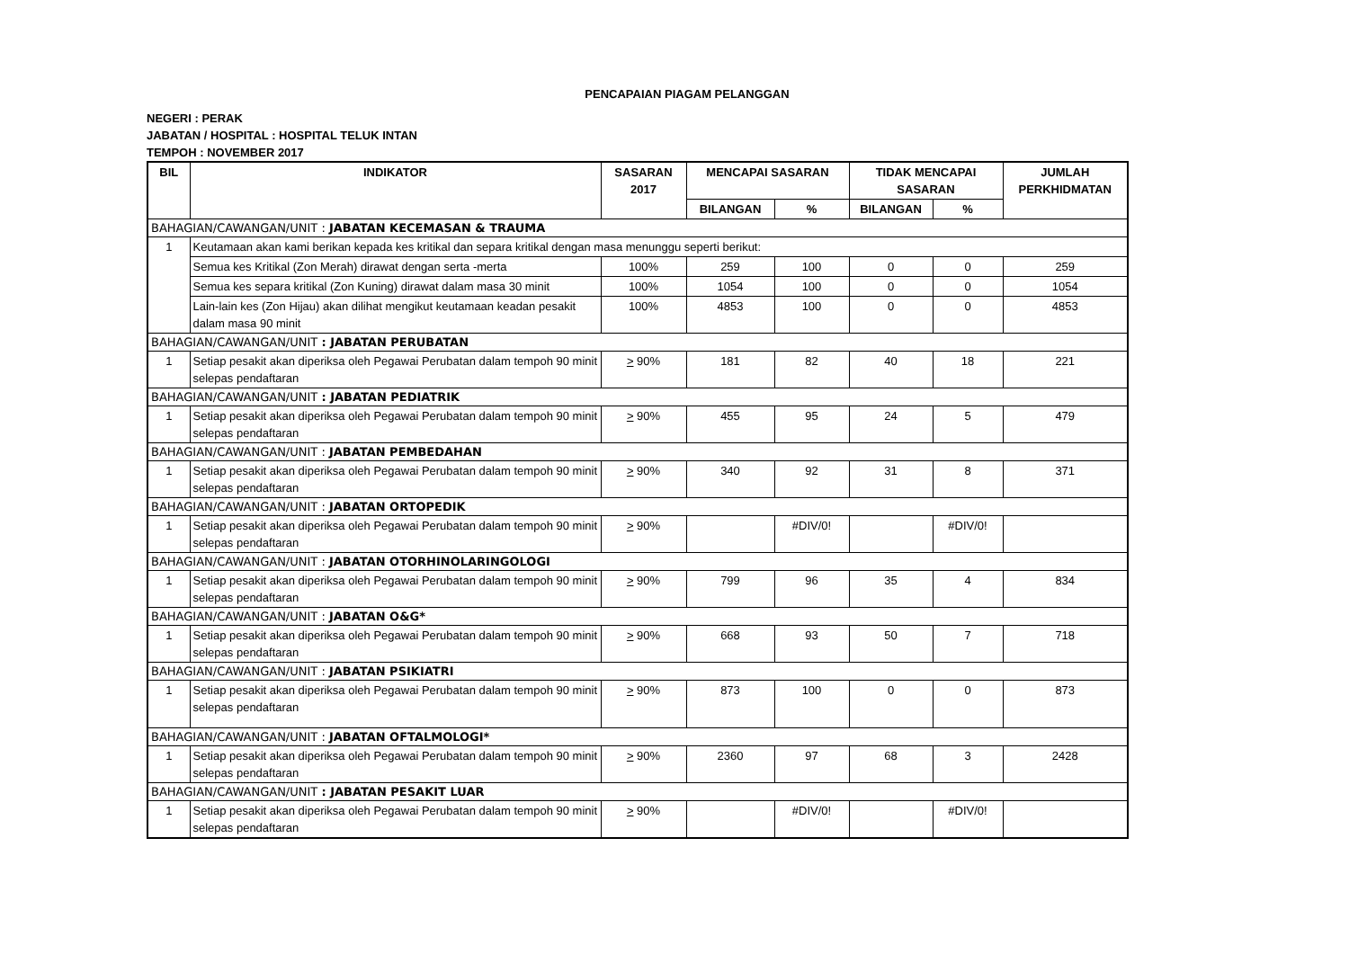PENCAPAIAN PIAGAM PELANGGAN
NEGERI : PERAK
JABATAN / HOSPITAL : HOSPITAL TELUK INTAN
TEMPOH : NOVEMBER 2017
| BIL | INDIKATOR | SASARAN 2017 | MENCAPAI SASARAN | | TIDAK MENCAPAI SASARAN | | JUMLAH PERKHIDMATAN |
| --- | --- | --- | --- | --- | --- | --- | --- |
| | | | BILANGAN | % | BILANGAN | % | |
| BAHAGIAN/CAWANGAN/UNIT : JABATAN KECEMASAN & TRAUMA | | | | | | | |
| 1 | Keutamaan akan kami berikan kepada kes kritikal dan separa kritikal dengan masa menunggu seperti berikut: | | | | | | |
| | Semua kes Kritikal (Zon Merah) dirawat dengan serta -merta | 100% | 259 | 100 | 0 | 0 | 259 |
| | Semua kes separa kritikal (Zon Kuning) dirawat dalam masa 30 minit | 100% | 1054 | 100 | 0 | 0 | 1054 |
| | Lain-lain kes (Zon Hijau) akan dilihat mengikut keutamaan keadan pesakit dalam masa 90 minit | 100% | 4853 | 100 | 0 | 0 | 4853 |
| BAHAGIAN/CAWANGAN/UNIT : JABATAN PERUBATAN | | | | | | | |
| 1 | Setiap pesakit akan diperiksa oleh Pegawai Perubatan dalam tempoh 90 minit selepas pendaftaran | > 90% | 181 | 82 | 40 | 18 | 221 |
| BAHAGIAN/CAWANGAN/UNIT : JABATAN PEDIATRIK | | | | | | | |
| 1 | Setiap pesakit akan diperiksa oleh Pegawai Perubatan dalam tempoh 90 minit selepas pendaftaran | > 90% | 455 | 95 | 24 | 5 | 479 |
| BAHAGIAN/CAWANGAN/UNIT : JABATAN PEMBEDAHAN | | | | | | | |
| 1 | Setiap pesakit akan diperiksa oleh Pegawai Perubatan dalam tempoh 90 minit selepas pendaftaran | > 90% | 340 | 92 | 31 | 8 | 371 |
| BAHAGIAN/CAWANGAN/UNIT : JABATAN ORTOPEDIK | | | | | | | |
| 1 | Setiap pesakit akan diperiksa oleh Pegawai Perubatan dalam tempoh 90 minit selepas pendaftaran | > 90% | | #DIV/0! | | #DIV/0! | |
| BAHAGIAN/CAWANGAN/UNIT : JABATAN OTORHINOLARINGOLOGI | | | | | | | |
| 1 | Setiap pesakit akan diperiksa oleh Pegawai Perubatan dalam tempoh 90 minit selepas pendaftaran | > 90% | 799 | 96 | 35 | 4 | 834 |
| BAHAGIAN/CAWANGAN/UNIT : JABATAN O&G* | | | | | | | |
| 1 | Setiap pesakit akan diperiksa oleh Pegawai Perubatan dalam tempoh 90 minit selepas pendaftaran | > 90% | 668 | 93 | 50 | 7 | 718 |
| BAHAGIAN/CAWANGAN/UNIT : JABATAN PSIKIATRI | | | | | | | |
| 1 | Setiap pesakit akan diperiksa oleh Pegawai Perubatan dalam tempoh 90 minit selepas pendaftaran | > 90% | 873 | 100 | 0 | 0 | 873 |
| BAHAGIAN/CAWANGAN/UNIT : JABATAN OFTALMOLOGI* | | | | | | | |
| 1 | Setiap pesakit akan diperiksa oleh Pegawai Perubatan dalam tempoh 90 minit selepas pendaftaran | > 90% | 2360 | 97 | 68 | 3 | 2428 |
| BAHAGIAN/CAWANGAN/UNIT : JABATAN PESAKIT LUAR | | | | | | | |
| 1 | Setiap pesakit akan diperiksa oleh Pegawai Perubatan dalam tempoh 90 minit selepas pendaftaran | > 90% | | #DIV/0! | | #DIV/0! | |